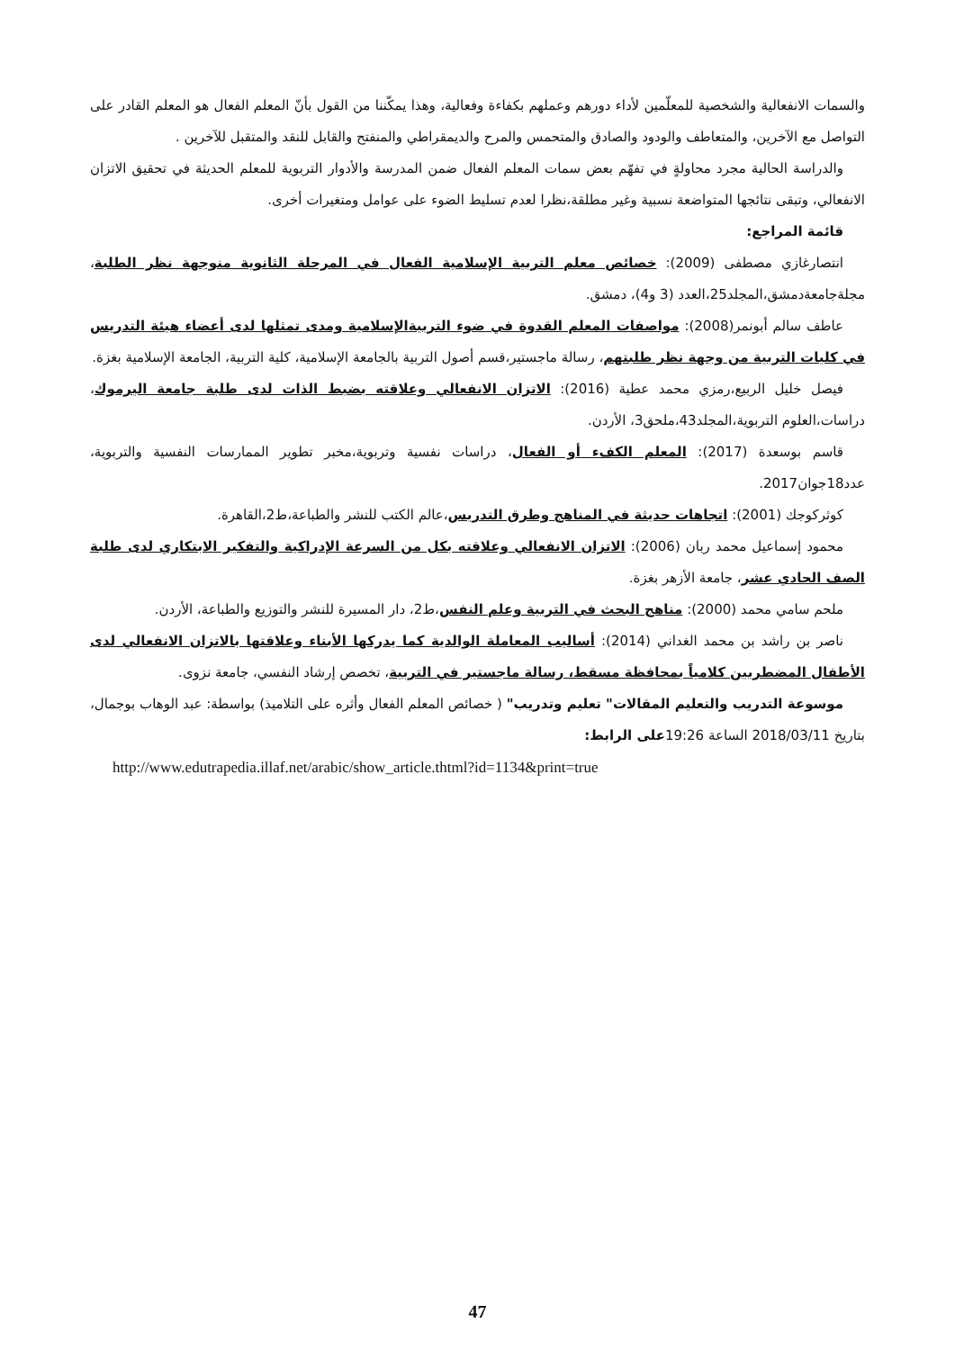والسمات الانفعالية والشخصية للمعلّمين لأداء دورهم وعملهم بكفاءة وفعالية، وهذا يمكّننا من القول بأنّ المعلم الفعال هو المعلم القادر على التواصل مع الآخرين، والمتعاطف والودود والصادق والمتحمس والمرح والديمقراطي والمنفتح والقابل للنقد والمتقبل للآخرين .
والدراسة الحالية مجرد محاولةٍ في تفهّم بعض سمات المعلم الفعال ضمن المدرسة والأدوار التربوية للمعلم الحديثة في تحقيق الاتزان الانفعالي، وتبقى نتائجها المتواضعة نسبية وغير مطلقة،نظرا لعدم تسليط الضوء على عوامل ومتغيرات أخرى.
قائمة المراجع:
انتصارغازي مصطفى (2009): خصائص معلم التربية الإسلامية الفعال في المرحلة الثانوية منوجهة نظر الطلبة، مجلةجامعةدمشق،المجلد25،العدد (3 و4)، دمشق.
عاطف سالم أبونمر(2008): مواصفات المعلم القدوة في ضوء التربيةالإسلامية ومدى تمثلها لدى أعضاء هيئة التدريس في كليات التربية من وجهة نظر طلبتهم، رسالة ماجستير،قسم أصول التربية بالجامعة الإسلامية، كلية التربية، الجامعة الإسلامية بغزة.
فيصل خليل الربيع،رمزي محمد عطية (2016): الاتزان الانفعالي وعلاقته بضبط الذات لدى طلبة جامعة اليرموك، دراسات،العلوم التربوية،المجلد43،ملحق3، الأردن.
قاسم بوسعدة (2017): المعلم الكفء أو الفعال، دراسات نفسية وتربوية،مخبر تطوير الممارسات النفسية والتربوية، عدد18جوان2017.
كوثركوجك (2001): اتجاهات حديثة في المناهج وطرق التدريس،عالم الكتب للنشر والطباعة،ط2،القاهرة.
محمود إسماعيل محمد ربان (2006): الاتزان الانفعالي وعلاقته بكل من السرعة الإدراكية والتفكير الابتكاري لدى طلبة الصف الحادي عشر، جامعة الأزهر بغزة.
ملحم سامي محمد (2000): مناهج البحث في التربية وعلم النفس،ط2، دار المسيرة للنشر والتوزيع والطباعة، الأردن.
ناصر بن راشد بن محمد الغداني (2014): أساليب المعاملة الوالدية كما يدركها الأبناء وعلاقتها بالاتزان الانفعالي لدى الأطفال المضطربين كلامياً بمحافظة مسقط، رسالة ماجستير في التربية، تخصص إرشاد النفسي، جامعة نزوى.
موسوعة التدريب والتعليم المقالات" تعليم وتدريب" ( خصائص المعلم الفعال وأثره على التلاميذ) بواسطة: عبد الوهاب بوجمال، بتاريخ 2018/03/11 الساعة 19:26على الرابط:
http://www.edutrapedia.illaf.net/arabic/show_article.thtml?id=1134&print=true
47